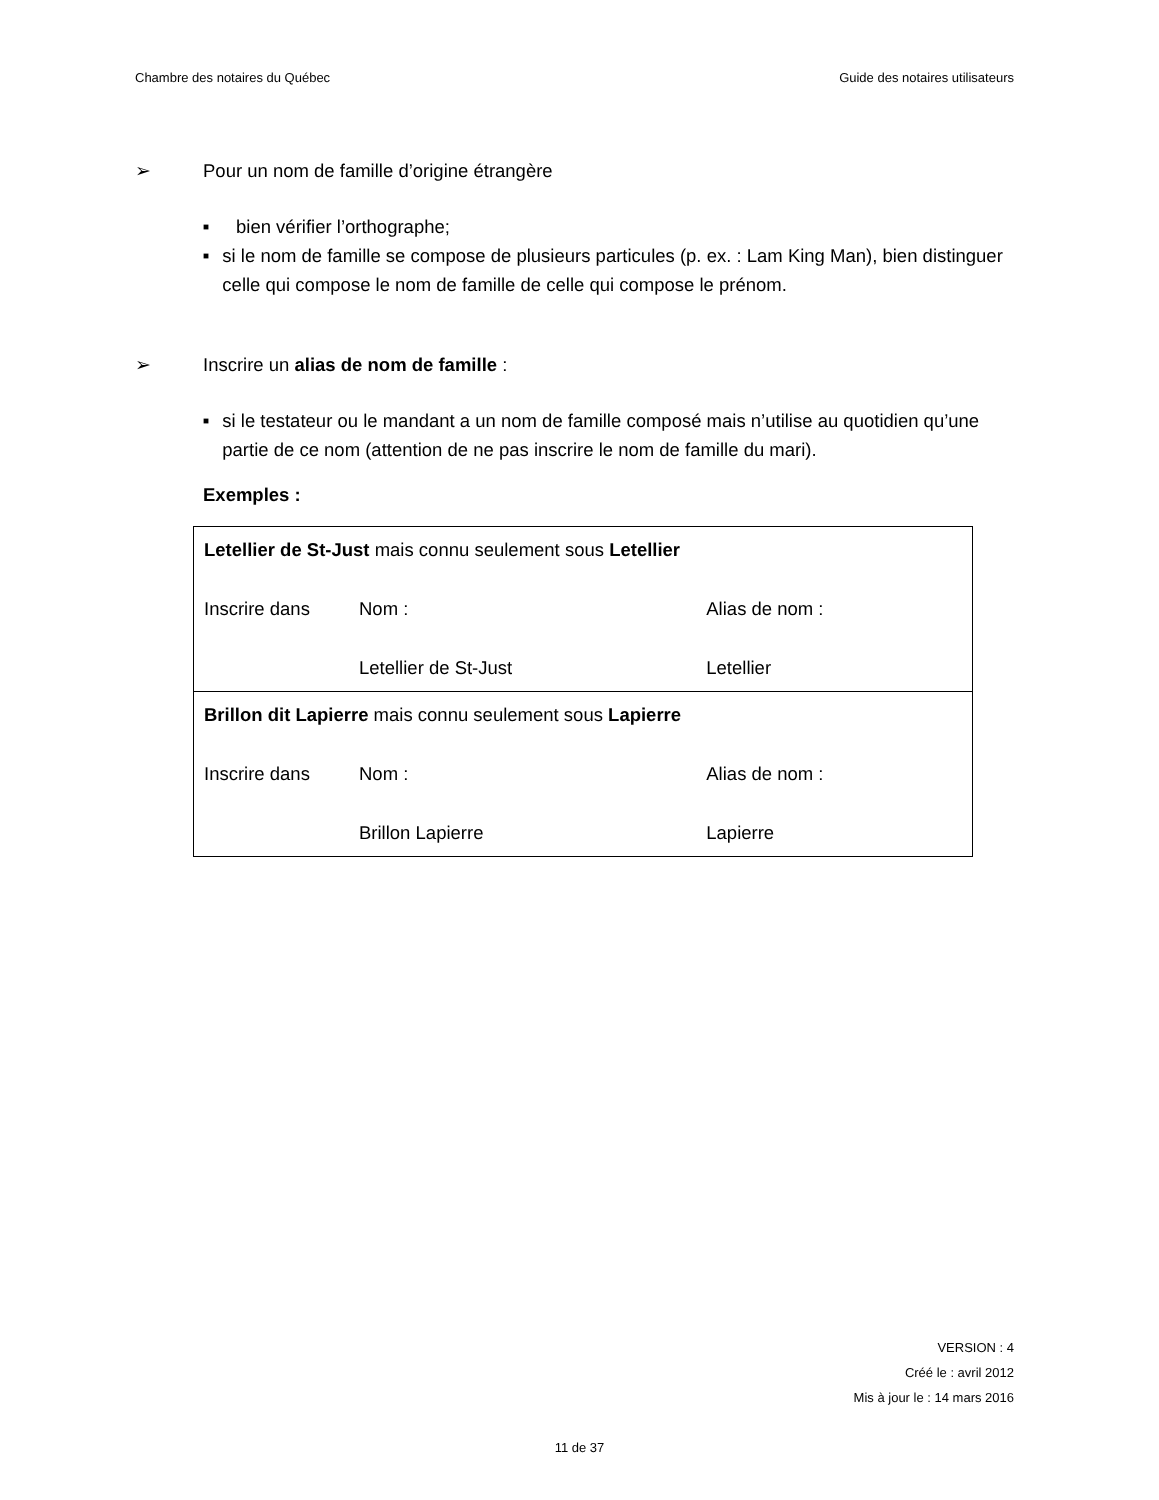Chambre des notaires du Québec Guide des notaires utilisateurs
➢ Pour un nom de famille d’origine étrangère
■ bien vérifier l’orthographe;
■ si le nom de famille se compose de plusieurs particules (p. ex. : Lam King Man), bien distinguer celle qui compose le nom de famille de celle qui compose le prénom.
➢ Inscrire un alias de nom de famille :
■ si le testateur ou le mandant a un nom de famille composé mais n’utilise au quotidien qu’une partie de ce nom (attention de ne pas inscrire le nom de famille du mari).
Exemples :
| Letellier de St-Just mais connu seulement sous Letellier | | |
| Inscrire dans | Nom : | Alias de nom : |
| | Letellier de St-Just | Letellier |
| Brillon dit Lapierre mais connu seulement sous Lapierre | | |
| Inscrire dans | Nom : | Alias de nom : |
| | Brillon Lapierre | Lapierre |
VERSION : 4
Créé le : avril 2012
Mis à jour le : 14 mars 2016
11 de 37